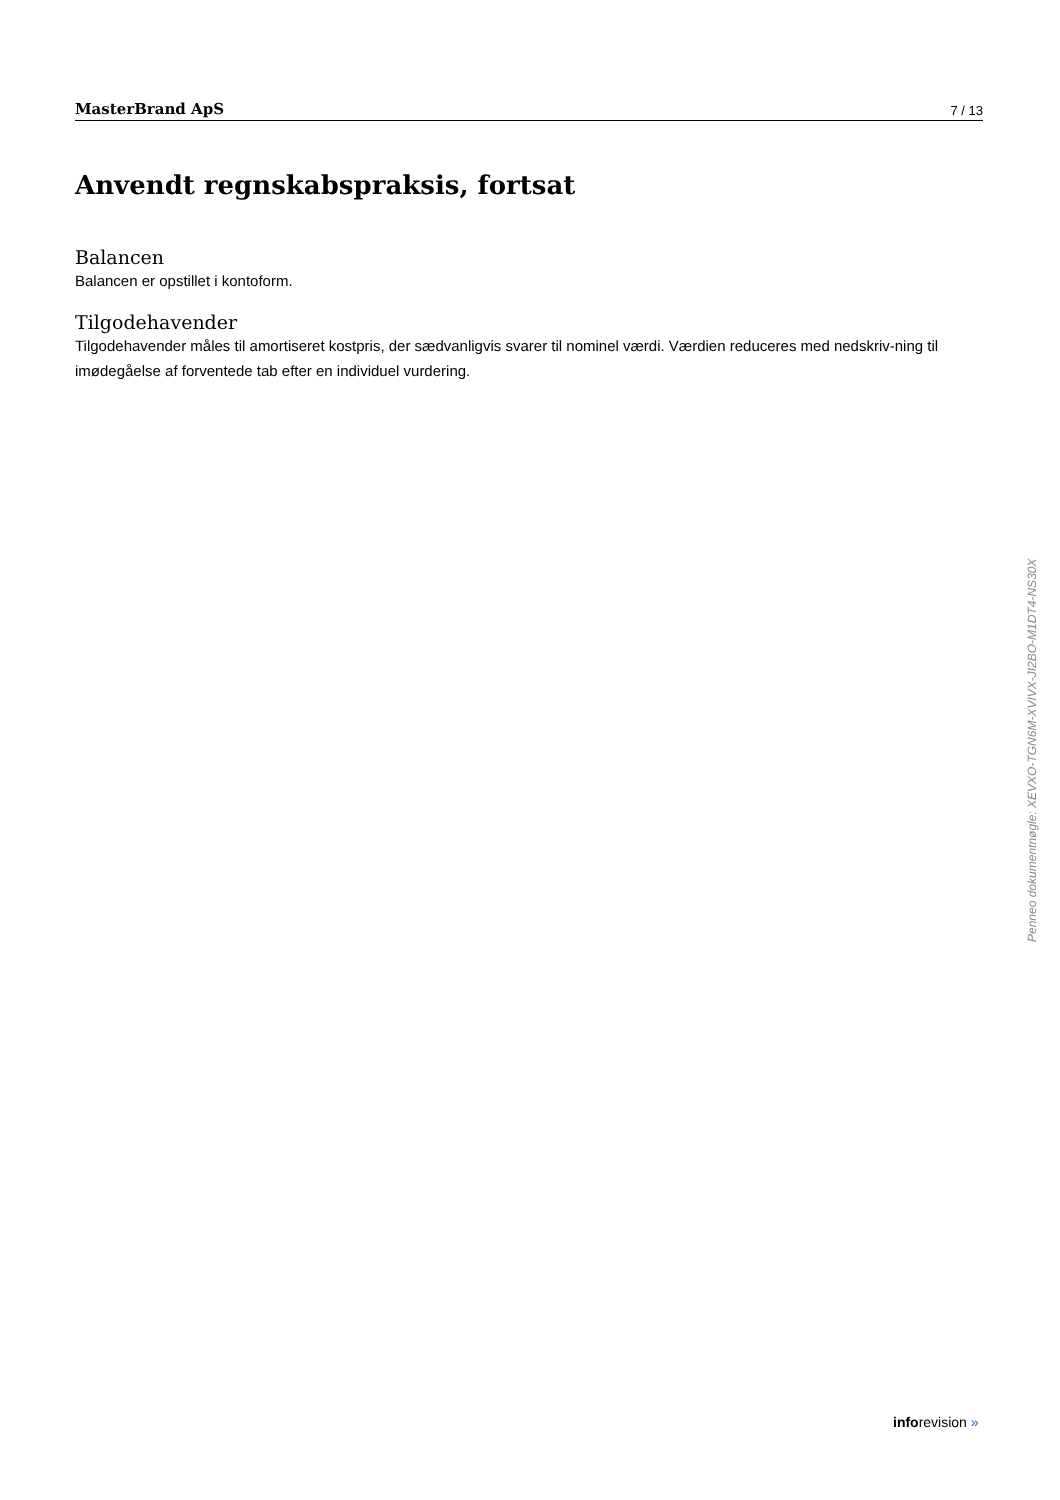MasterBrand ApS
7 / 13
Anvendt regnskabspraksis, fortsat
Balancen
Balancen er opstillet i kontoform.
Tilgodehavender
Tilgodehavender måles til amortiseret kostpris, der sædvanligvis svarer til nominel værdi. Værdien reduceres med nedskriv-ning til imødegåelse af forventede tab efter en individuel vurdering.
Penneo dokumentnøgle: XEVXO-TGN6M-XVIVX-JI2BO-M1DT4-NS30X
inforevision »